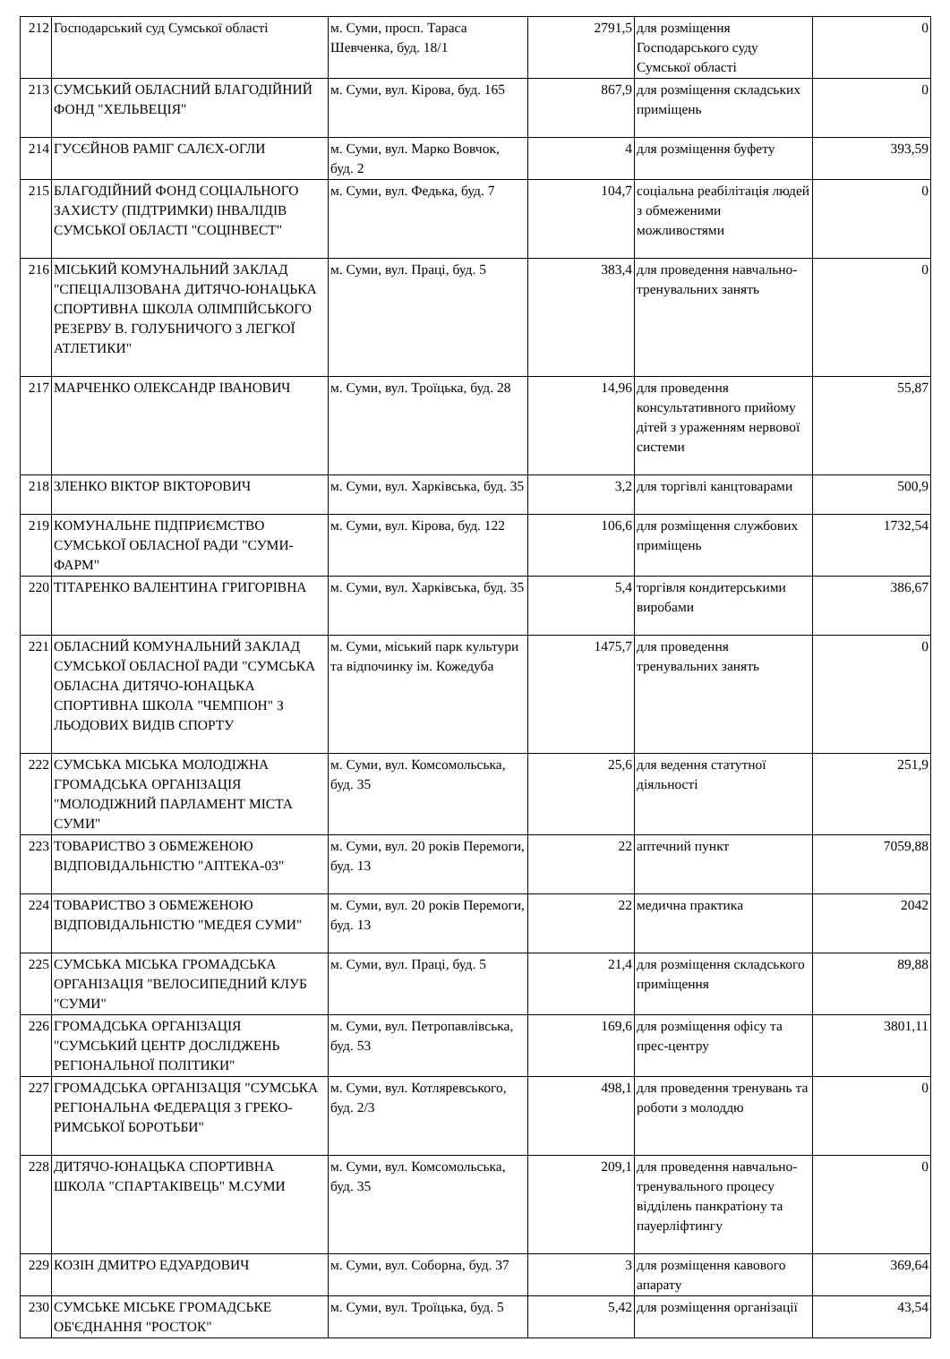| 212 | Господарський суд Сумської області | м. Суми, просп. Тараса Шевченка, буд. 18/1 | 2791,5 | для розміщення Господарського суду Сумської області | 0 |
| 213 | СУМСЬКИЙ ОБЛАСНИЙ БЛАГОДІЙНИЙ ФОНД "ХЕЛЬВЕЦІЯ" | м. Суми, вул. Кірова, буд. 165 | 867,9 | для розміщення складських приміщень | 0 |
| 214 | ГУСЄЙНОВ РАМІГ САЛЄХ-ОГЛИ | м. Суми, вул. Марко Вовчок, буд. 2 | 4 | для розміщення буфету | 393,59 |
| 215 | БЛАГОДІЙНИЙ ФОНД СОЦІАЛЬНОГО ЗАХИСТУ (ПІДТРИМКИ) ІНВАЛІДІВ СУМСЬКОЇ ОБЛАСТІ "СОЦІНВЕСТ" | м. Суми, вул. Федька, буд. 7 | 104,7 | соціальна реабілітація людей з обмеженими можливостями | 0 |
| 216 | МІСЬКИЙ КОМУНАЛЬНИЙ ЗАКЛАД "СПЕЦІАЛІЗОВАНА ДИТЯЧО-ЮНАЦЬКА СПОРТИВНА ШКОЛА ОЛІМПІЙСЬКОГО РЕЗЕРВУ В. ГОЛУБНИЧОГО З ЛЕГКОЇ АТЛЕТИКИ" | м. Суми, вул. Праці, буд. 5 | 383,4 | для проведення навчально-тренувальних занять | 0 |
| 217 | МАРЧЕНКО ОЛЕКСАНДР ІВАНОВИЧ | м. Суми, вул. Троїцька, буд. 28 | 14,96 | для проведення консультативного прийому дітей з ураженням нервової системи | 55,87 |
| 218 | ЗЛЕНКО ВІКТОР ВІКТОРОВИЧ | м. Суми, вул. Харківська, буд. 35 | 3,2 | для торгівлі канцтоварами | 500,9 |
| 219 | КОМУНАЛЬНЕ ПІДПРИЄМСТВО СУМСЬКОЇ ОБЛАСНОЇ РАДИ "СУМИ-ФАРМ" | м. Суми, вул. Кірова, буд. 122 | 106,6 | для розміщення службових приміщень | 1732,54 |
| 220 | ТІТАРЕНКО ВАЛЕНТИНА ГРИГОРІВНА | м. Суми, вул. Харківська, буд. 35 | 5,4 | торгівля кондитерськими виробами | 386,67 |
| 221 | ОБЛАСНИЙ КОМУНАЛЬНИЙ ЗАКЛАД СУМСЬКОЇ ОБЛАСНОЇ РАДИ "СУМСЬКА ОБЛАСНА ДИТЯЧО-ЮНАЦЬКА СПОРТИВНА ШКОЛА "ЧЕМПІОН" З ЛЬОДОВИХ ВИДІВ СПОРТУ | м. Суми, міський парк культури та відпочинку ім. Кожедуба | 1475,7 | для проведення тренувальних занять | 0 |
| 222 | СУМСЬКА МІСЬКА МОЛОДІЖНА ГРОМАДСЬКА ОРГАНІЗАЦІЯ "МОЛОДІЖНИЙ ПАРЛАМЕНТ МІСТА СУМИ" | м. Суми, вул. Комсомольська, буд. 35 | 25,6 | для ведення статутної діяльності | 251,9 |
| 223 | ТОВАРИСТВО З ОБМЕЖЕНОЮ ВІДПОВІДАЛЬНІСТЮ "АПТЕКА-03" | м. Суми, вул. 20 років Перемоги, буд. 13 | 22 | аптечний пункт | 7059,88 |
| 224 | ТОВАРИСТВО З ОБМЕЖЕНОЮ ВІДПОВІДАЛЬНІСТЮ "МЕДЕЯ СУМИ" | м. Суми, вул. 20 років Перемоги, буд. 13 | 22 | медична практика | 2042 |
| 225 | СУМСЬКА МІСЬКА ГРОМАДСЬКА ОРГАНІЗАЦІЯ "ВЕЛОСИПЕДНИЙ КЛУБ "СУМИ" | м. Суми, вул. Праці, буд. 5 | 21,4 | для розміщення складського приміщення | 89,88 |
| 226 | ГРОМАДСЬКА ОРГАНІЗАЦІЯ "СУМСЬКИЙ ЦЕНТР ДОСЛІДЖЕНЬ РЕГІОНАЛЬНОЇ ПОЛІТИКИ" | м. Суми, вул. Петропавлівська, буд. 53 | 169,6 | для розміщення офісу та прес-центру | 3801,11 |
| 227 | ГРОМАДСЬКА ОРГАНІЗАЦІЯ "СУМСЬКА РЕГІОНАЛЬНА ФЕДЕРАЦІЯ З ГРЕКО-РИМСЬКОЇ БОРОТЬБИ" | м. Суми, вул. Котляревського, буд. 2/3 | 498,1 | для проведення тренувань та роботи з молоддю | 0 |
| 228 | ДИТЯЧО-ЮНАЦЬКА СПОРТИВНА ШКОЛА "СПАРТАКІВЕЦЬ" М.СУМИ | м. Суми, вул. Комсомольська, буд. 35 | 209,1 | для проведення навчально-тренувального процесу відділень панкратіону та пауерліфтингу | 0 |
| 229 | КОЗІН ДМИТРО ЕДУАРДОВИЧ | м. Суми, вул. Соборна, буд. 37 | 3 | для розміщення кавового апарату | 369,64 |
| 230 | СУМСЬКЕ МІСЬКЕ ГРОМАДСЬКЕ ОБ'ЄДНАННЯ "РОСТОК" | м. Суми, вул. Троїцька, буд. 5 | 5,42 | для розміщення організації | 43,54 |